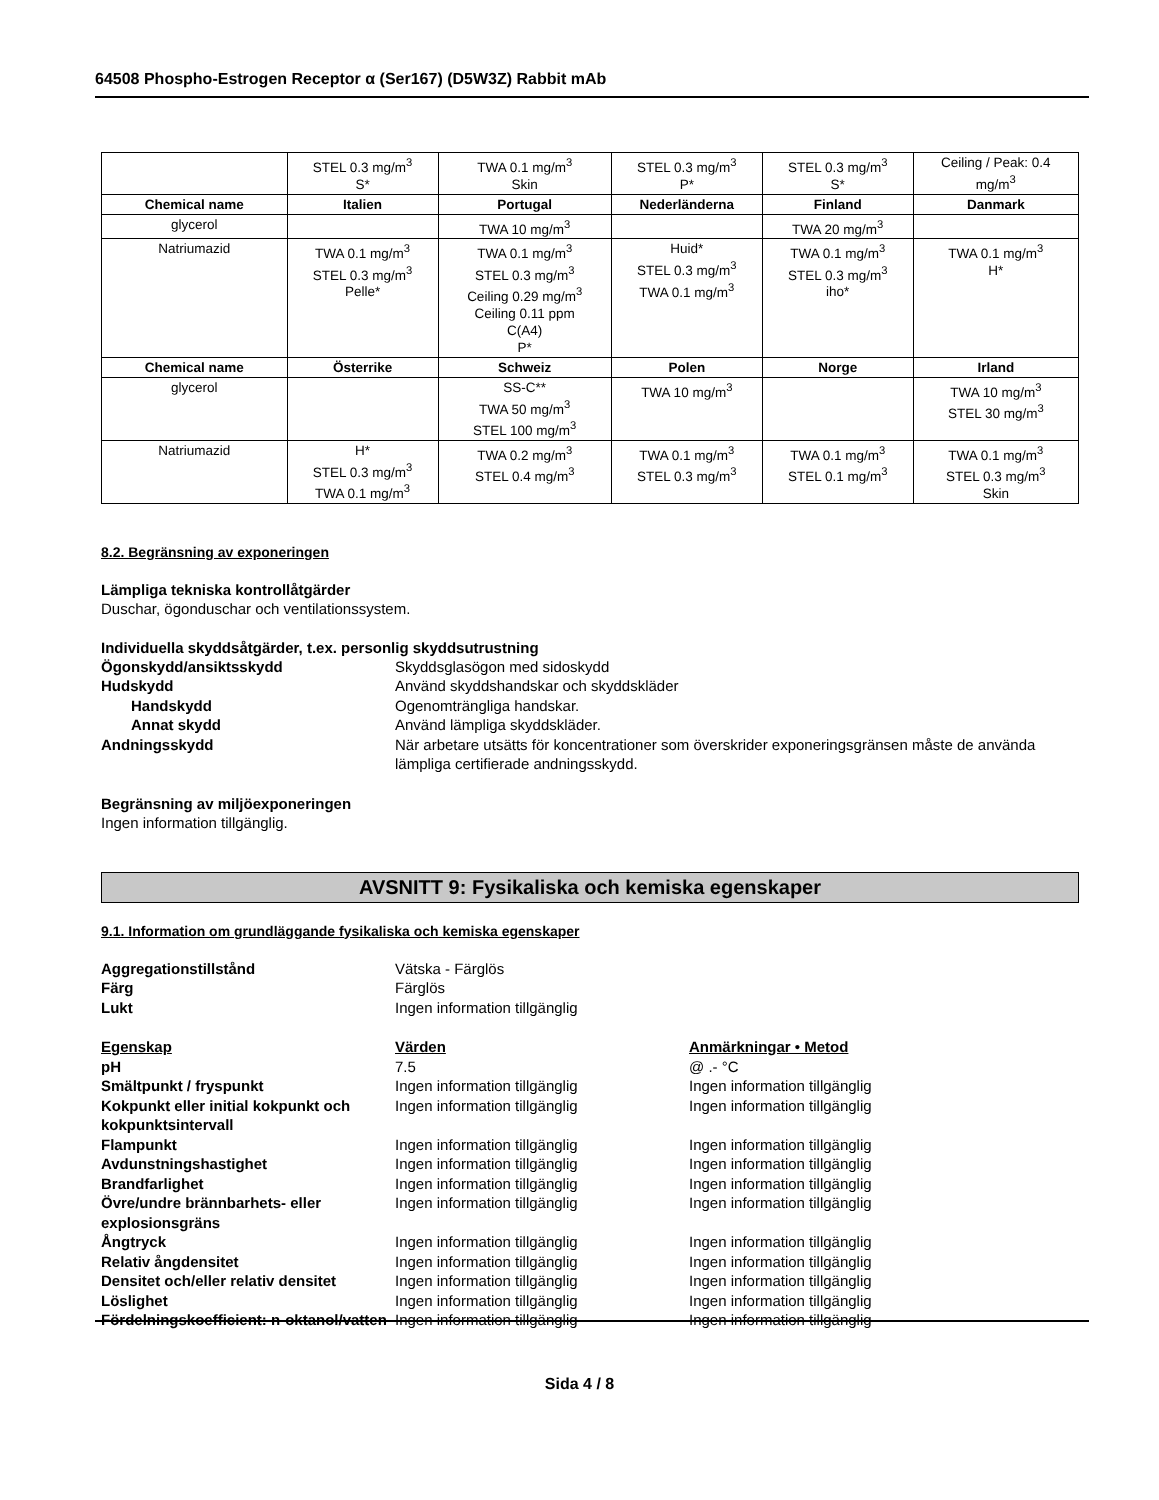64508 Phospho-Estrogen Receptor α (Ser167) (D5W3Z) Rabbit mAb
| | STEL 0.3 mg/m<sup>3</sup> S* | TWA 0.1 mg/m<sup>3</sup> Skin | STEL 0.3 mg/m<sup>3</sup> P* | STEL 0.3 mg/m<sup>3</sup> S* | Ceiling / Peak: 0.4 mg/m<sup>3</sup> |
| Chemical name | Italien | Portugal | Nederländerna | Finland | Danmark |
| glycerol | | TWA 10 mg/m<sup>3</sup> | | TWA 20 mg/m<sup>3</sup> | |
| Natriumazid | TWA 0.1 mg/m<sup>3</sup> STEL 0.3 mg/m<sup>3</sup> Pelle* | TWA 0.1 mg/m<sup>3</sup> STEL 0.3 mg/m<sup>3</sup> Ceiling 0.29 mg/m<sup>3</sup> Ceiling 0.11 ppm C(A4) P* | Huid* STEL 0.3 mg/m<sup>3</sup> TWA 0.1 mg/m<sup>3</sup> | TWA 0.1 mg/m<sup>3</sup> STEL 0.3 mg/m<sup>3</sup> iho* | TWA 0.1 mg/m<sup>3</sup> H* |
| Chemical name | Österrike | Schweiz | Polen | Norge | Irland |
| glycerol | | SS-C** TWA 50 mg/m<sup>3</sup> STEL 100 mg/m<sup>3</sup> | TWA 10 mg/m<sup>3</sup> | | TWA 10 mg/m<sup>3</sup> STEL 30 mg/m<sup>3</sup> |
| Natriumazid | H* STEL 0.3 mg/m<sup>3</sup> TWA 0.1 mg/m<sup>3</sup> | TWA 0.2 mg/m<sup>3</sup> STEL 0.4 mg/m<sup>3</sup> | TWA 0.1 mg/m<sup>3</sup> STEL 0.3 mg/m<sup>3</sup> | TWA 0.1 mg/m<sup>3</sup> STEL 0.1 mg/m<sup>3</sup> | TWA 0.1 mg/m<sup>3</sup> STEL 0.3 mg/m<sup>3</sup> Skin |
8.2. Begränsning av exponeringen
Lämpliga tekniska kontrollåtgärder
Duschar, ögonduschar och ventilationssystem.
Individuella skyddsåtgärder, t.ex. personlig skyddsutrustning
Ögonskydd/ansiktsskydd Skyddsglasögon med sidoskydd Hudskydd Använd skyddshandskar och skyddskläder Handskydd Ogenomträngliga handskar. Annat skydd Använd lämpliga skyddskläder. Andningsskydd När arbetare utsätts för koncentrationer som överskrider exponeringsgränsen måste de använda lämpliga certifierade andningsskydd.
Begränsning av miljöexponeringen
Ingen information tillgänglig.
AVSNITT 9: Fysikaliska och kemiska egenskaper
9.1. Information om grundläggande fysikaliska och kemiska egenskaper
Aggregationstillstånd Vätska - Färglös Färg Färglös Lukt Ingen information tillgänglig
Egenskap Värden Anmärkningar • Metod pH 7.5 @ .- °C Smältpunkt / fryspunkt Ingen information tillgänglig Ingen information tillgänglig Kokpunkt eller initial kokpunkt och kokpunktsintervall Ingen information tillgänglig Ingen information tillgänglig Flampunkt Ingen information tillgänglig Ingen information tillgänglig Avdunstningshastighet Ingen information tillgänglig Ingen information tillgänglig Brandfarlighet Ingen information tillgänglig Ingen information tillgänglig Övre/undre brännbarhets- eller explosionsgräns Ingen information tillgänglig Ingen information tillgänglig Ångtryck Ingen information tillgänglig Ingen information tillgänglig Relativ ångdensitet Ingen information tillgänglig Ingen information tillgänglig Densitet och/eller relativ densitet Ingen information tillgänglig Ingen information tillgänglig Löslighet Ingen information tillgänglig Ingen information tillgänglig Fördelningskoefficient: n-oktanol/vatten Ingen information tillgänglig Ingen information tillgänglig
Sida 4 / 8